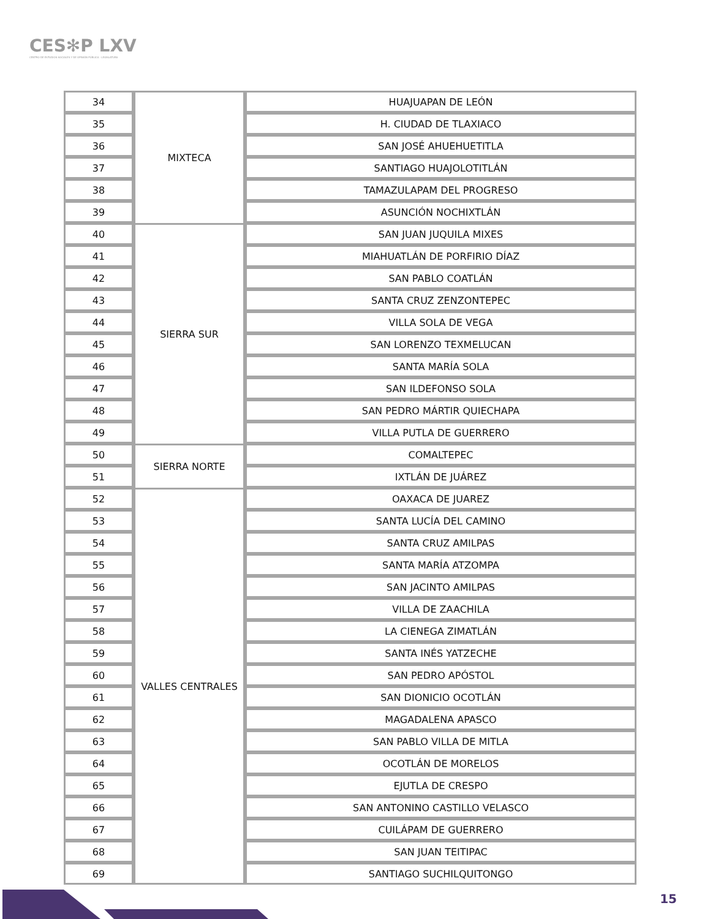CES✻P LXV
CENTRO DE ESTUDIOS SOCIALES Y DE OPINIÓN PÚBLICA · LEGISLATURA
| 34 | MIXTECA | HUAJUAPAN DE LEÓN |
| 35 | | H. CIUDAD DE TLAXIACO |
| 36 | | SAN JOSÉ AHUEHUETITLA |
| 37 | | SANTIAGO HUAJOLOTITLÁN |
| 38 | | TAMAZULAPAM DEL PROGRESO |
| 39 | | ASUNCIÓN NOCHIXTLÁN |
| 40 | SIERRA SUR | SAN JUAN JUQUILA MIXES |
| 41 | | MIAHUATLÁN DE PORFIRIO DÍAZ |
| 42 | | SAN PABLO COATLÁN |
| 43 | | SANTA CRUZ ZENZONTEPEC |
| 44 | | VILLA SOLA DE VEGA |
| 45 | | SAN LORENZO TEXMELUCAN |
| 46 | | SANTA MARÍA SOLA |
| 47 | | SAN ILDEFONSO SOLA |
| 48 | | SAN PEDRO MÁRTIR QUIECHAPA |
| 49 | | VILLA PUTLA DE GUERRERO |
| 50 | SIERRA NORTE | COMALTEPEC |
| 51 | | IXTLÁN DE JUÁREZ |
| 52 | VALLES CENTRALES | OAXACA DE JUAREZ |
| 53 | | SANTA LUCÍA DEL CAMINO |
| 54 | | SANTA CRUZ AMILPAS |
| 55 | | SANTA MARÍA ATZOMPA |
| 56 | | SAN JACINTO AMILPAS |
| 57 | | VILLA DE ZAACHILA |
| 58 | | LA CIENEGA ZIMATLÁN |
| 59 | | SANTA INÉS YATZECHE |
| 60 | | SAN PEDRO APÓSTOL |
| 61 | | SAN DIONICIO OCOTLÁN |
| 62 | | MAGADALENA APASCO |
| 63 | | SAN PABLO VILLA DE MITLA |
| 64 | | OCOTLÁN DE MORELOS |
| 65 | | EJUTLA DE CRESPO |
| 66 | | SAN ANTONINO CASTILLO VELASCO |
| 67 | | CUILÁPAM DE GUERRERO |
| 68 | | SAN JUAN TEITIPAC |
| 69 | | SANTIAGO SUCHILQUITONGO |
15